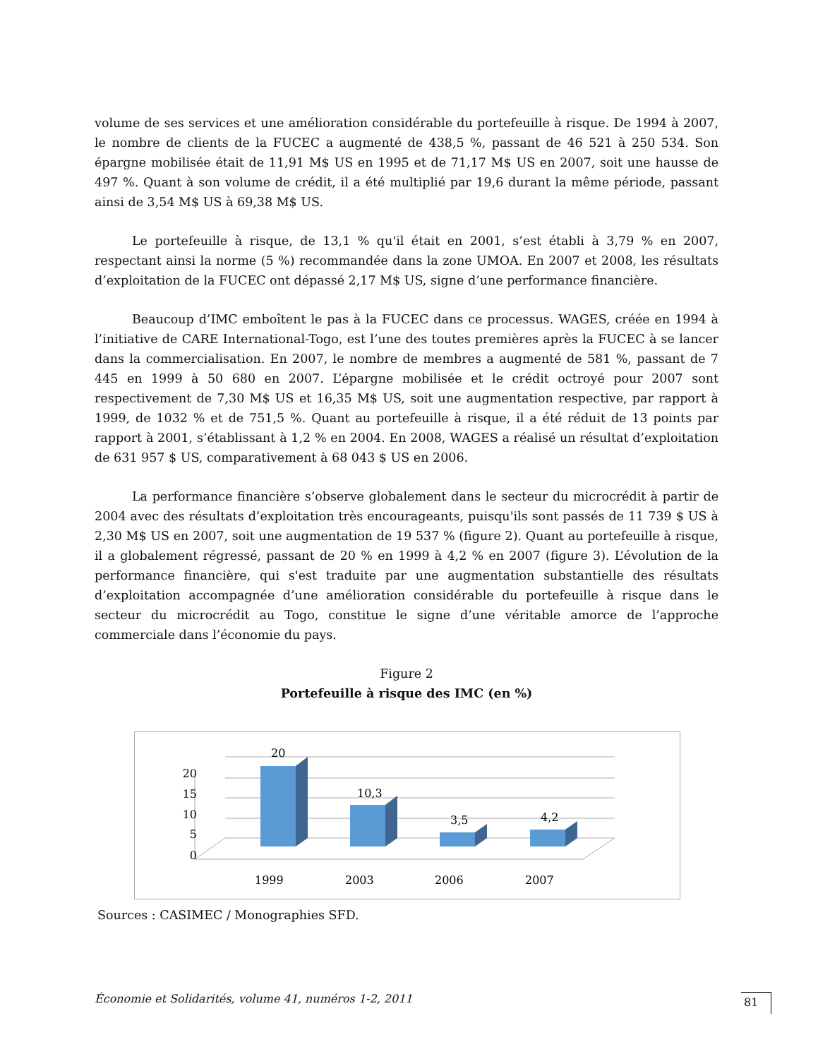volume de ses services et une amélioration considérable du portefeuille à risque. De 1994 à 2007, le nombre de clients de la FUCEC a augmenté de 438,5 %, passant de 46 521 à 250 534. Son épargne mobilisée était de 11,91 M$ US en 1995 et de 71,17 M$ US en 2007, soit une hausse de 497 %. Quant à son volume de crédit, il a été multiplié par 19,6 durant la même période, passant ainsi de 3,54 M$ US à 69,38 M$ US.
Le portefeuille à risque, de 13,1 % qu'il était en 2001, s’est établi à 3,79 % en 2007, respectant ainsi la norme (5 %) recommandée dans la zone UMOA. En 2007 et 2008, les résultats d’exploitation de la FUCEC ont dépassé 2,17 M$ US, signe d’une performance financière.
Beaucoup d’IMC emboîtent le pas à la FUCEC dans ce processus. WAGES, créée en 1994 à l’initiative de CARE International-Togo, est l’une des toutes premières après la FUCEC à se lancer dans la commercialisation. En 2007, le nombre de membres a augmenté de 581 %, passant de 7 445 en 1999 à 50 680 en 2007. L’épargne mobilisée et le crédit octroyé pour 2007 sont respectivement de 7,30 M$ US et 16,35 M$ US, soit une augmentation respective, par rapport à 1999, de 1032 % et de 751,5 %. Quant au portefeuille à risque, il a été réduit de 13 points par rapport à 2001, s’établissant à 1,2 % en 2004. En 2008, WAGES a réalisé un résultat d’exploitation de 631 957 $ US, comparativement à 68 043 $ US en 2006.
La performance financière s’observe globalement dans le secteur du microcrédit à partir de 2004 avec des résultats d’exploitation très encourageants, puisqu'ils sont passés de 11 739 $ US à 2,30 M$ US en 2007, soit une augmentation de 19 537 % (figure 2). Quant au portefeuille à risque, il a globalement régressé, passant de 20 % en 1999 à 4,2 % en 2007 (figure 3). L’évolution de la performance financière, qui s'est traduite par une augmentation substantielle des résultats d’exploitation accompagnée d’une amélioration considérable du portefeuille à risque dans le secteur du microcrédit au Togo, constitue le signe d’une véritable amorce de l’approche commerciale dans l’économie du pays.
Figure 2
Portefeuille à risque des IMC (en %)
20
10,3
3,5
4,2
20
15
10
5
0
1999
2003
2006
2007
Sources : CASIMEC / Monographies SFD.
Économie et Solidarités, volume 41, numéros 1-2, 2011
81